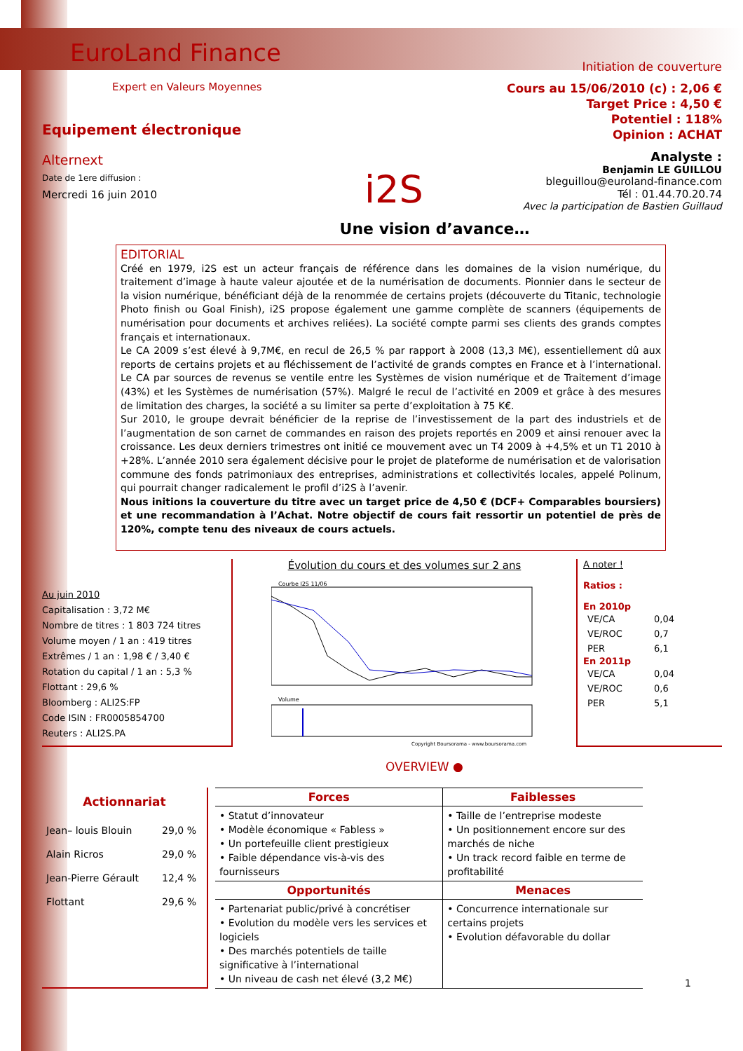EuroLand Finance
Expert en Valeurs Moyennes
Equipement électronique
Alternext
Date de 1ere diffusion :
Mercredi 16 juin 2010
i2S
Initiation de couverture
Cours au 15/06/2010 (c) : 2,06 €
Target Price : 4,50 €
Potentiel : 118%
Opinion : ACHAT
Analyste :
Benjamin LE GUILLOU
bleguillou@euroland-finance.com
Tél : 01.44.70.20.74
Avec la participation de Bastien Guillaud
Une vision d’avance…
EDITORIAL
Créé en 1979, i2S est un acteur français de référence dans les domaines de la vision numérique, du traitement d’image à haute valeur ajoutée et de la numérisation de documents. Pionnier dans le secteur de la vision numérique, bénéficiant déjà de la renommée de certains projets (découverte du Titanic, technologie Photo finish ou Goal Finish), i2S propose également une gamme complète de scanners (équipements de numérisation pour documents et archives reliées). La société compte parmi ses clients des grands comptes français et internationaux.
Le CA 2009 s’est élevé à 9,7M€, en recul de 26,5 % par rapport à 2008 (13,3 M€), essentiellement dû aux reports de certains projets et au fléchissement de l’activité de grands comptes en France et à l’international. Le CA par sources de revenus se ventile entre les Systèmes de vision numérique et de Traitement d’image (43%) et les Systèmes de numérisation (57%). Malgré le recul de l’activité en 2009 et grâce à des mesures de limitation des charges, la société a su limiter sa perte d’exploitation à 75 K€.
Sur 2010, le groupe devrait bénéficier de la reprise de l’investissement de la part des industriels et de l’augmentation de son carnet de commandes en raison des projets reportés en 2009 et ainsi renouer avec la croissance. Les deux derniers trimestres ont initié ce mouvement avec un T4 2009 à +4,5% et un T1 2010 à +28%. L’année 2010 sera également décisive pour le projet de plateforme de numérisation et de valorisation commune des fonds patrimoniaux des entreprises, administrations et collectivités locales, appelé Polinum, qui pourrait changer radicalement le profil d’i2S à l’avenir.
Nous initions la couverture du titre avec un target price de 4,50 € (DCF+ Comparables boursiers) et une recommandation à l’Achat. Notre objectif de cours fait ressortir un potentiel de près de 120%, compte tenu des niveaux de cours actuels.
Au juin 2010
Capitalisation : 3,72 M€
Nombre de titres : 1 803 724 titres
Volume moyen / 1 an : 419 titres
Extrêmes / 1 an : 1,98 € / 3,40 €
Rotation du capital / 1 an : 5,3 %
Flottant : 29,6 %
Bloomberg : ALI2S:FP
Code ISIN : FR0005854700
Reuters : ALI2S.PA
Évolution du cours et des volumes sur 2 ans
Courbe I2S 11/06
Volume
Copyright Boursorama - www.boursorama.com
A noter !
Ratios :
En 2010p
| VE/CA | 0,04 |
| VE/ROC | 0,7 |
| PER | 6,1 |
En 2011p
| VE/CA | 0,04 |
| VE/ROC | 0,6 |
| PER | 5,1 |
OVERVIEW ●
Actionnariat
| Jean– louis Blouin | 29,0 % |
| Alain Ricros | 29,0 % |
| Jean-Pierre Gérault | 12,4 % |
| Flottant | 29,6 % |
| Forces | Faiblesses |
| --- | --- |
| • Statut d’innovateur • Modèle économique « Fabless » • Un portefeuille client prestigieux • Faible dépendance vis-à-vis des fournisseurs | • Taille de l’entreprise modeste • Un positionnement encore sur des marchés de niche • Un track record faible en terme de profitabilité |
| Opportunités | Menaces |
| • Partenariat public/privé à concrétiser • Evolution du modèle vers les services et logiciels • Des marchés potentiels de taille significative à l’international • Un niveau de cash net élevé (3,2 M€) | • Concurrence internationale sur certains projets • Evolution défavorable du dollar |
1